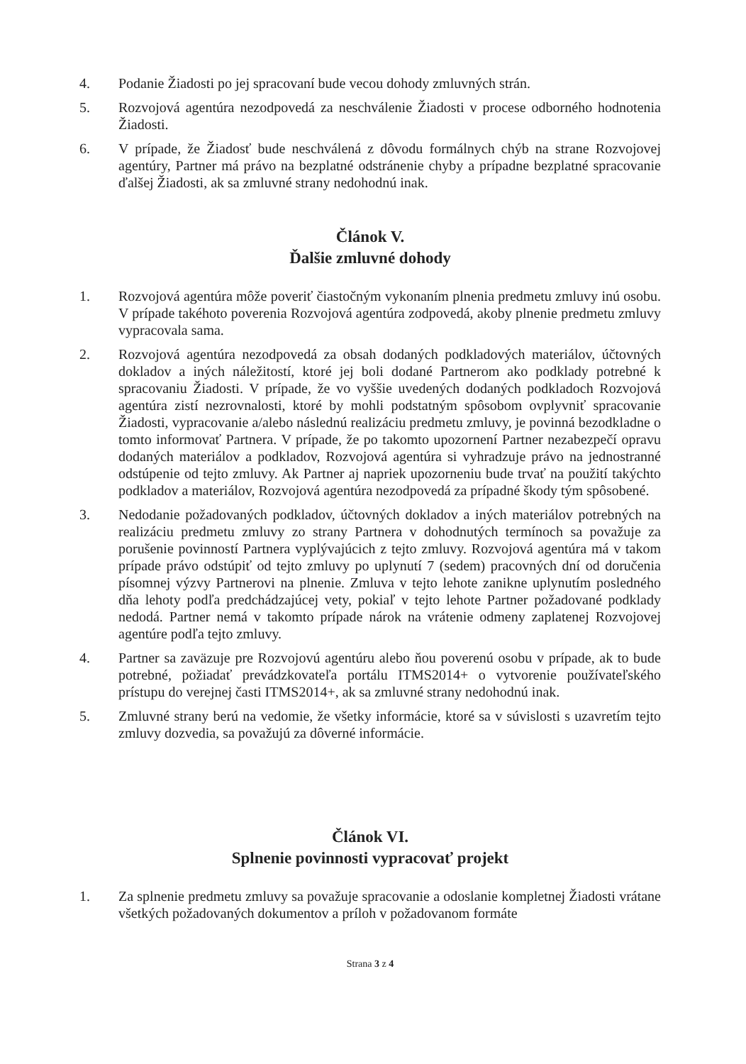4. Podanie Žiadosti po jej spracovaní bude vecou dohody zmluvných strán.
5. Rozvojová agentúra nezodpovedá za neschválenie Žiadosti v procese odborného hodnotenia Žiadosti.
6. V prípade, že Žiadosť bude neschválená z dôvodu formálnych chýb na strane Rozvojovej agentúry, Partner má právo na bezplatné odstránenie chyby a prípadne bezplatné spracovanie ďalšej Žiadosti, ak sa zmluvné strany nedohodnú inak.
Článok V.
Ďalšie zmluvné dohody
1. Rozvojová agentúra môže poveriť čiastočným vykonaním plnenia predmetu zmluvy inú osobu. V prípade takéhoto poverenia Rozvojová agentúra zodpovedá, akoby plnenie predmetu zmluvy vypracovala sama.
2. Rozvojová agentúra nezodpovedá za obsah dodaných podkladových materiálov, účtovných dokladov a iných náležitostí, ktoré jej boli dodané Partnerom ako podklady potrebné k spracovaniu Žiadosti. V prípade, že vo vyššie uvedených dodaných podkladoch Rozvojová agentúra zistí nezrovnalosti, ktoré by mohli podstatným spôsobom ovplyvniť spracovanie Žiadosti, vypracovanie a/alebo následnú realizáciu predmetu zmluvy, je povinná bezodkladne o tomto informovať Partnera. V prípade, že po takomto upozornení Partner nezabezpečí opravu dodaných materiálov a podkladov, Rozvojová agentúra si vyhradzuje právo na jednostranné odstúpenie od tejto zmluvy. Ak Partner aj napriek upozorneniu bude trvať na použití takýchto podkladov a materiálov, Rozvojová agentúra nezodpovedá za prípadné škody tým spôsobené.
3. Nedodanie požadovaných podkladov, účtovných dokladov a iných materiálov potrebných na realizáciu predmetu zmluvy zo strany Partnera v dohodnutých termínoch sa považuje za porušenie povinností Partnera vyplývajúcich z tejto zmluvy. Rozvojová agentúra má v takom prípade právo odstúpiť od tejto zmluvy po uplynutí 7 (sedem) pracovných dní od doručenia písomnej výzvy Partnerovi na plnenie. Zmluva v tejto lehote zanikne uplynutím posledného dňa lehoty podľa predchádzajúcej vety, pokiaľ v tejto lehote Partner požadované podklady nedodá. Partner nemá v takomto prípade nárok na vrátenie odmeny zaplatenej Rozvojovej agentúre podľa tejto zmluvy.
4. Partner sa zaväzuje pre Rozvojovú agentúru alebo ňou poverenú osobu v prípade, ak to bude potrebné, požiadať prevádzkovateľa portálu ITMS2014+ o vytvorenie používateľského prístupu do verejnej časti ITMS2014+, ak sa zmluvné strany nedohodnú inak.
5. Zmluvné strany berú na vedomie, že všetky informácie, ktoré sa v súvislosti s uzavretím tejto zmluvy dozvedia, sa považujú za dôverné informácie.
Článok VI.
Splnenie povinnosti vypracovať projekt
1. Za splnenie predmetu zmluvy sa považuje spracovanie a odoslanie kompletnej Žiadosti vrátane všetkých požadovaných dokumentov a príloh v požadovanom formáte
Strana 3 z 4